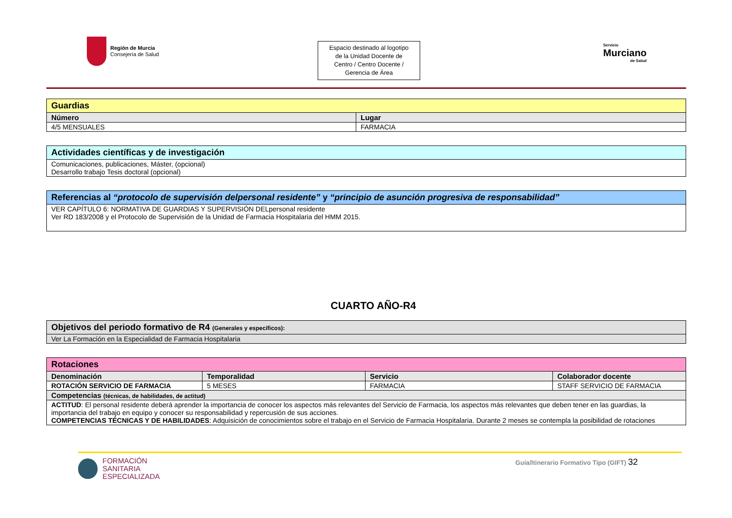Región de Murcia
Consejería de Salud
Espacio destinado al logotipo
de la Unidad Docente de
Centro / Centro Docente /
Gerencia de Área
Servicio
Murciano
de Salud
| Guardias | |
| Número | Lugar |
| 4/5 MENSUALES | FARMACIA |
| Actividades científicas y de investigación |
| Comunicaciones, publicaciones, Máster, (opcional) Desarrollo trabajo Tesis doctoral (opcional) |
| Referencias al “protocolo de supervisión delpersonal residente” y “principio de asunción progresiva de responsabilidad” |
| VER CAPÍTULO 6: NORMATIVA DE GUARDIAS Y SUPERVISIÓN DELpersonal residente Ver RD 183/2008 y el Protocolo de Supervisión de la Unidad de Farmacia Hospitalaria del HMM 2015. |
CUARTO AÑO-R4
| Objetivos del periodo formativo de R4 (Generales y específicos): |
| Ver La Formación en la Especialidad de Farmacia Hospitalaria |
| Rotaciones | | | |
| Denominación | Temporalidad | Servicio | Colaborador docente |
| ROTACIÓN SERVICIO DE FARMACIA | 5 MESES | FARMACIA | STAFF SERVICIO DE FARMACIA |
| Competencias (técnicas, de habilidades, de actitud) | | | |
| ACTITUD : El personal residente deberá aprender la importancia de conocer los aspectos más relevantes del Servicio de Farmacia, los aspectos más relevantes que deben tener en las guardias, la importancia del trabajo en equipo y conocer su responsabilidad y repercusión de sus acciones. COMPETENCIAS TÉCNICAS Y DE HABILIDADES : Adquisición de conocimientos sobre el trabajo en el Servicio de Farmacia Hospitalaria. Durante 2 meses se contempla la posibilidad de rotaciones | | | |
FORMACIÓN
SANITARIA
ESPECIALIZADA
Guía/Itinerario Formativo Tipo (GIFT) 32